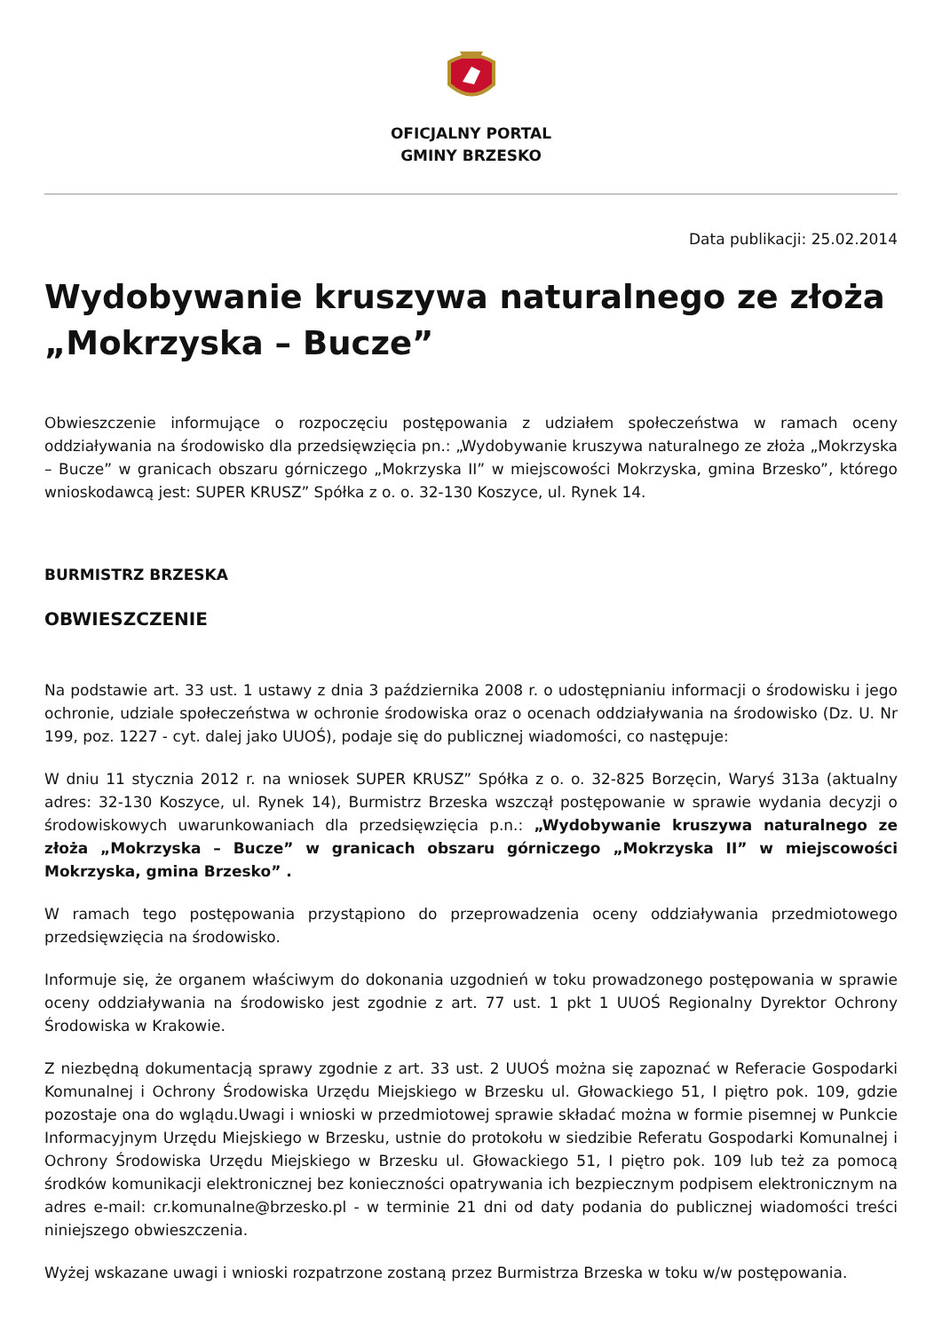OFICJALNY PORTAL
GMINY BRZESKO
Data publikacji: 25.02.2014
Wydobywanie kruszywa naturalnego ze złoża „Mokrzyska – Bucze”
Obwieszczenie informujące o rozpoczęciu postępowania z udziałem społeczeństwa w ramach oceny oddziaływania na środowisko dla przedsięwzięcia pn.: „Wydobywanie kruszywa naturalnego ze złoża „Mokrzyska – Bucze” w granicach obszaru górniczego „Mokrzyska II” w miejscowości Mokrzyska, gmina Brzesko”, którego wnioskodawcą jest: SUPER KRUSZ” Spółka z o. o. 32-130 Koszyce, ul. Rynek 14.
BURMISTRZ BRZESKA
OBWIESZCZENIE
Na podstawie art. 33 ust. 1 ustawy z dnia 3 października 2008 r. o udostępnianiu informacji o środowisku i jego ochronie, udziale społeczeństwa w ochronie środowiska oraz o ocenach oddziaływania na środowisko (Dz. U. Nr 199, poz. 1227 - cyt. dalej jako UUOŚ), podaje się do publicznej wiadomości, co następuje:
W dniu 11 stycznia 2012 r. na wniosek SUPER KRUSZ” Spółka z o. o. 32-825 Borzęcin, Waryś 313a (aktualny adres: 32-130 Koszyce, ul. Rynek 14), Burmistrz Brzeska wszczął postępowanie w sprawie wydania decyzji o środowiskowych uwarunkowaniach dla przedsięwzięcia p.n.: „Wydobywanie kruszywa naturalnego ze złoża „Mokrzyska – Bucze” w granicach obszaru górniczego „Mokrzyska II” w miejscowości Mokrzyska, gmina Brzesko” .
W ramach tego postępowania przystąpiono do przeprowadzenia oceny oddziaływania przedmiotowego przedsięwzięcia na środowisko.
Informuje się, że organem właściwym do dokonania uzgodnień w toku prowadzonego postępowania w sprawie oceny oddziaływania na środowisko jest zgodnie z art. 77 ust. 1 pkt 1 UUOŚ Regionalny Dyrektor Ochrony Środowiska w Krakowie.
Z niezbędną dokumentacją sprawy zgodnie z art. 33 ust. 2 UUOŚ można się zapoznać w Referacie Gospodarki Komunalnej i Ochrony Środowiska Urzędu Miejskiego w Brzesku ul. Głowackiego 51, I piętro pok. 109, gdzie pozostaje ona do wglądu.Uwagi i wnioski w przedmiotowej sprawie składać można w formie pisemnej w Punkcie Informacyjnym Urzędu Miejskiego w Brzesku, ustnie do protokołu w siedzibie Referatu Gospodarki Komunalnej i Ochrony Środowiska Urzędu Miejskiego w Brzesku ul. Głowackiego 51, I piętro pok. 109 lub też za pomocą środków komunikacji elektronicznej bez konieczności opatrywania ich bezpiecznym podpisem elektronicznym na adres e-mail: cr.komunalne@brzesko.pl - w terminie 21 dni od daty podania do publicznej wiadomości treści niniejszego obwieszczenia.
Wyżej wskazane uwagi i wnioski rozpatrzone zostaną przez Burmistrza Brzeska w toku w/w postępowania.